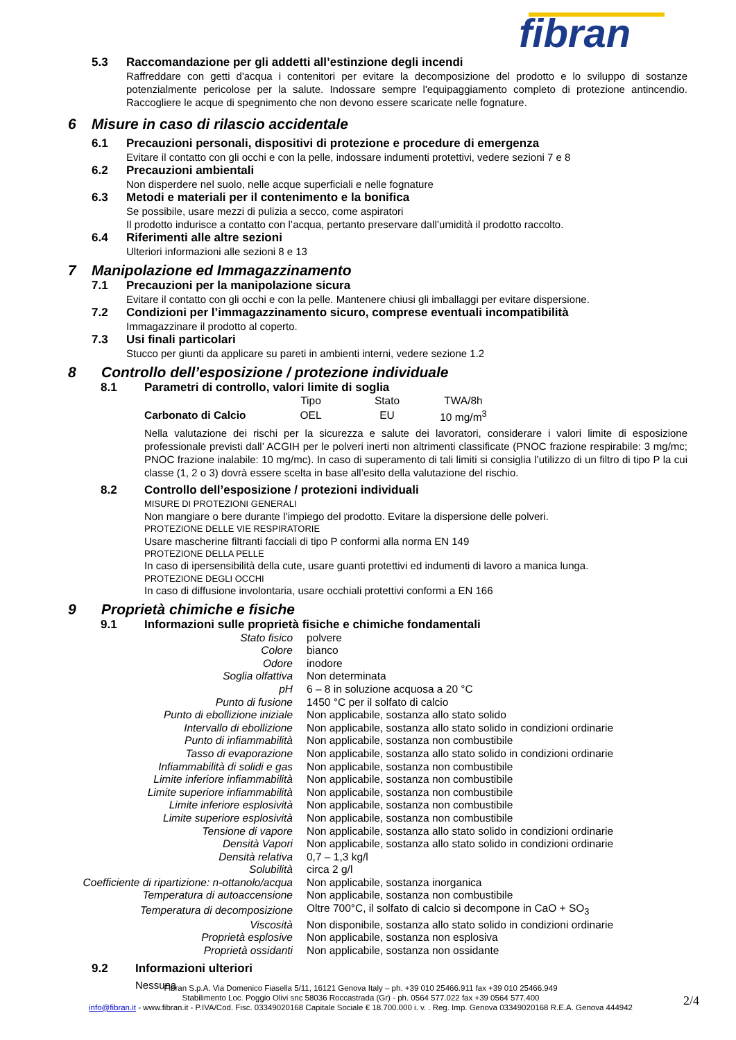fibran
5.3 Raccomandazione per gli addetti all’estinzione degli incendi
Raffreddare con getti d'acqua i contenitori per evitare la decomposizione del prodotto e lo sviluppo di sostanze potenzialmente pericolose per la salute. Indossare sempre l'equipaggiamento completo di protezione antincendio. Raccogliere le acque di spegnimento che non devono essere scaricate nelle fognature.
6 Misure in caso di rilascio accidentale
6.1 Precauzioni personali, dispositivi di protezione e procedure di emergenza
Evitare il contatto con gli occhi e con la pelle, indossare indumenti protettivi, vedere sezioni 7 e 8
6.2 Precauzioni ambientali
Non disperdere nel suolo, nelle acque superficiali e nelle fognature
6.3 Metodi e materiali per il contenimento e la bonifica
Se possibile, usare mezzi di pulizia a secco, come aspiratori
Il prodotto indurisce a contatto con l’acqua, pertanto preservare dall’umidità il prodotto raccolto.
6.4 Riferimenti alle altre sezioni
Ulteriori informazioni alle sezioni 8 e 13
7 Manipolazione ed Immagazzinamento
7.1 Precauzioni per la manipolazione sicura
Evitare il contatto con gli occhi e con la pelle. Mantenere chiusi gli imballaggi per evitare dispersione.
7.2 Condizioni per l’immagazzinamento sicuro, comprese eventuali incompatibilità
Immagazzinare il prodotto al coperto.
7.3 Usi finali particolari
Stucco per giunti da applicare su pareti in ambienti interni, vedere sezione 1.2
8 Controllo dell’esposizione / protezione individuale
8.1 Parametri di controllo, valori limite di soglia
| | Tipo | Stato | TWA/8h |
| Carbonato di Calcio | OEL | EU | 10 mg/m<sup>3</sup> |
Nella valutazione dei rischi per la sicurezza e salute dei lavoratori, considerare i valori limite di esposizione professionale previsti dall’ ACGIH per le polveri inerti non altrimenti classificate (PNOC frazione respirabile: 3 mg/mc; PNOC frazione inalabile: 10 mg/mc). In caso di superamento di tali limiti si consiglia l’utilizzo di un filtro di tipo P la cui classe (1, 2 o 3) dovrà essere scelta in base all’esito della valutazione del rischio.
8.2 Controllo dell’esposizione / protezioni individuali
MISURE DI PROTEZIONI GENERALI
Non mangiare o bere durante l’impiego del prodotto. Evitare la dispersione delle polveri.
PROTEZIONE DELLE VIE RESPIRATORIE
Usare mascherine filtranti facciali di tipo P conformi alla norma EN 149
PROTEZIONE DELLA PELLE
In caso di ipersensibilità della cute, usare guanti protettivi ed indumenti di lavoro a manica lunga.
PROTEZIONE DEGLI OCCHI
In caso di diffusione involontaria, usare occhiali protettivi conformi a EN 166
9 Proprietà chimiche e fisiche
9.1 Informazioni sulle proprietà fisiche e chimiche fondamentali
| Stato fisico | polvere |
| Colore | bianco |
| Odore | inodore |
| Soglia olfattiva | Non determinata |
| pH | 6 – 8 in soluzione acquosa a 20 °C |
| Punto di fusione | 1450 °C per il solfato di calcio |
| Punto di ebollizione iniziale | Non applicabile, sostanza allo stato solido |
| Intervallo di ebollizione | Non applicabile, sostanza allo stato solido in condizioni ordinarie |
| Punto di infiammabilità | Non applicabile, sostanza non combustibile |
| Tasso di evaporazione | Non applicabile, sostanza allo stato solido in condizioni ordinarie |
| Infiammabilità di solidi e gas | Non applicabile, sostanza non combustibile |
| Limite inferiore infiammabilità | Non applicabile, sostanza non combustibile |
| Limite superiore infiammabilità | Non applicabile, sostanza non combustibile |
| Limite inferiore esplosività | Non applicabile, sostanza non combustibile |
| Limite superiore esplosività | Non applicabile, sostanza non combustibile |
| Tensione di vapore | Non applicabile, sostanza allo stato solido in condizioni ordinarie |
| Densità Vapori | Non applicabile, sostanza allo stato solido in condizioni ordinarie |
| Densità relativa | 0,7 – 1,3 kg/l |
| Solubilità | circa 2 g/l |
| Coefficiente di ripartizione: n-ottanolo/acqua | Non applicabile, sostanza inorganica |
| Temperatura di autoaccensione | Non applicabile, sostanza non combustibile |
| Temperatura di decomposizione | Oltre 700°C, il solfato di calcio si decompone in CaO + SO<sub>3</sub> |
| Viscosità | Non disponibile, sostanza allo stato solido in condizioni ordinarie |
| Proprietà esplosive | Non applicabile, sostanza non esplosiva |
| Proprietà ossidanti | Non applicabile, sostanza non ossidante |
9.2 Informazioni ulteriori
Nessuna
Fibran S.p.A. Via Domenico Fiasella 5/11, 16121 Genova Italy – ph. +39 010 25466.911 fax +39 010 25466.949
Stabilimento Loc. Poggio Olivi snc 58036 Roccastrada (Gr) - ph. 0564 577.022 fax +39 0564 577.400
info@fibran.it - www.fibran.it - P.IVA/Cod. Fisc. 03349020168 Capitale Sociale € 18.700.000 i. v. . Reg. Imp. Genova 03349020168 R.E.A. Genova 444942
2/4